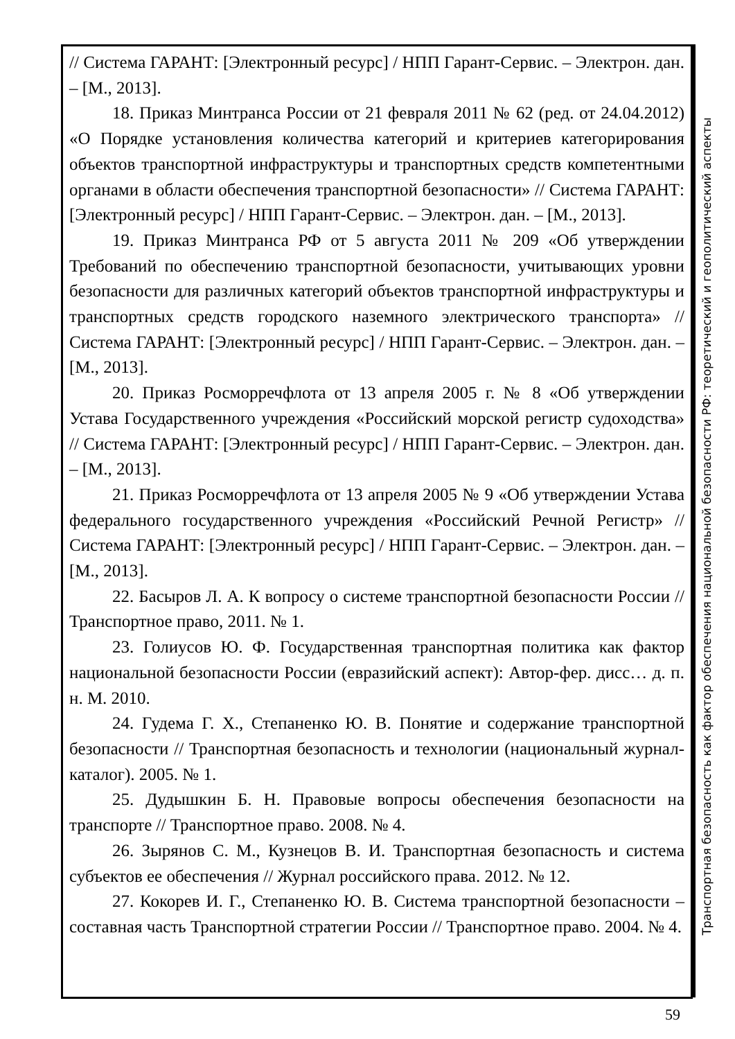// Система ГАРАНТ: [Электронный ресурс] / НПП Гарант-Сервис. – Электрон. дан. – [М., 2013].
18. Приказ Минтранса России от 21 февраля 2011 № 62 (ред. от 24.04.2012) «О Порядке установления количества категорий и критериев категорирования объектов транспортной инфраструктуры и транспортных средств компетентными органами в области обеспечения транспортной безопасности» // Система ГАРАНТ: [Электронный ресурс] / НПП Гарант-Сервис. – Электрон. дан. – [М., 2013].
19. Приказ Минтранса РФ от 5 августа 2011 № 209 «Об утверждении Требований по обеспечению транспортной безопасности, учитывающих уровни безопасности для различных категорий объектов транспортной инфраструктуры и транспортных средств городского наземного электрического транспорта» // Система ГАРАНТ: [Электронный ресурс] / НПП Гарант-Сервис. – Электрон. дан. – [М., 2013].
20. Приказ Росморречфлота от 13 апреля 2005 г. № 8 «Об утверждении Устава Государственного учреждения «Российский морской регистр судоходства» // Система ГАРАНТ: [Электронный ресурс] / НПП Гарант-Сервис. – Электрон. дан. – [М., 2013].
21. Приказ Росморречфлота от 13 апреля 2005 № 9 «Об утверждении Устава федерального государственного учреждения «Российский Речной Регистр» // Система ГАРАНТ: [Электронный ресурс] / НПП Гарант-Сервис. – Электрон. дан. – [М., 2013].
22. Басыров Л. А. К вопросу о системе транспортной безопасности России // Транспортное право, 2011. № 1.
23. Голиусов Ю. Ф. Государственная транспортная политика как фактор национальной безопасности России (евразийский аспект): Автор-фер. дисс… д. п. н. М. 2010.
24. Гудема Г. Х., Степаненко Ю. В. Понятие и содержание транспортной безопасности // Транспортная безопасность и технологии (национальный журнал-каталог). 2005. № 1.
25. Дудышкин Б. Н. Правовые вопросы обеспечения безопасности на транспорте // Транспортное право. 2008. № 4.
26. Зырянов С. М., Кузнецов В. И. Транспортная безопасность и система субъектов ее обеспечения // Журнал российского права. 2012. № 12.
27. Кокорев И. Г., Степаненко Ю. В. Система транспортной безопасности – составная часть Транспортной стратегии России // Транспортное право. 2004. № 4.
Транспортная безопасность как фактор обеспечения национальной безопасности РФ: теоретический и геополитический аспекты
59